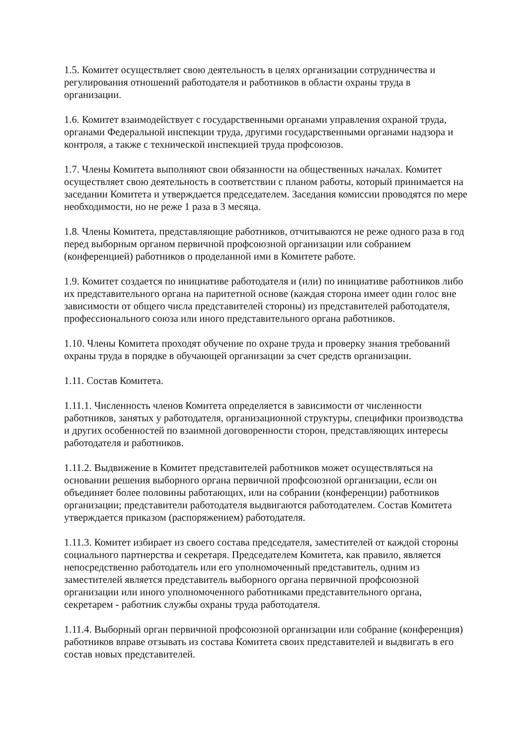1.5. Комитет осуществляет свою деятельность в целях организации сотрудничества и регулирования отношений работодателя и работников в области охраны труда в организации.
1.6. Комитет взаимодействует с государственными органами управления охраной труда, органами Федеральной инспекции труда, другими государственными органами надзора и контроля, а также с технической инспекцией труда профсоюзов.
1.7. Члены Комитета выполняют свои обязанности на общественных началах. Комитет осуществляет свою деятельность в соответствии с планом работы, который принимается на заседании Комитета и утверждается председателем. Заседания комиссии проводятся по мере необходимости, но не реже 1 раза в 3 месяца.
1.8. Члены Комитета, представляющие работников, отчитываются не реже одного раза в год перед выборным органом первичной профсоюзной организации или собранием (конференцией) работников о проделанной ими в Комитете работе.
1.9. Комитет создается по инициативе работодателя и (или) по инициативе работников либо их представительного органа на паритетной основе (каждая сторона имеет один голос вне зависимости от общего числа представителей стороны) из представителей работодателя, профессионального союза или иного представительного органа работников.
1.10. Члены Комитета проходят обучение по охране труда и проверку знания требований охраны труда в порядке в обучающей организации за счет средств организации.
1.11. Состав Комитета.
1.11.1. Численность членов Комитета определяется в зависимости от численности работников, занятых у работодателя, организационной структуры, специфики производства и других особенностей по взаимной договоренности сторон, представляющих интересы работодателя и работников.
1.11.2. Выдвижение в Комитет представителей работников может осуществляться на основании решения выборного органа первичной профсоюзной организации, если он объединяет более половины работающих, или на собрании (конференции) работников организации; представители работодателя выдвигаются работодателем. Состав Комитета утверждается приказом (распоряжением) работодателя.
1.11.3. Комитет избирает из своего состава председателя, заместителей от каждой стороны социального партнерства и секретаря. Председателем Комитета, как правило, является непосредственно работодатель или его уполномоченный представитель, одним из заместителей является представитель выборного органа первичной профсоюзной организации или иного уполномоченного работниками представительного органа, секретарем - работник службы охраны труда работодателя.
1.11.4. Выборный орган первичной профсоюзной организации или собрание (конференция) работников вправе отзывать из состава Комитета своих представителей и выдвигать в его состав новых представителей.